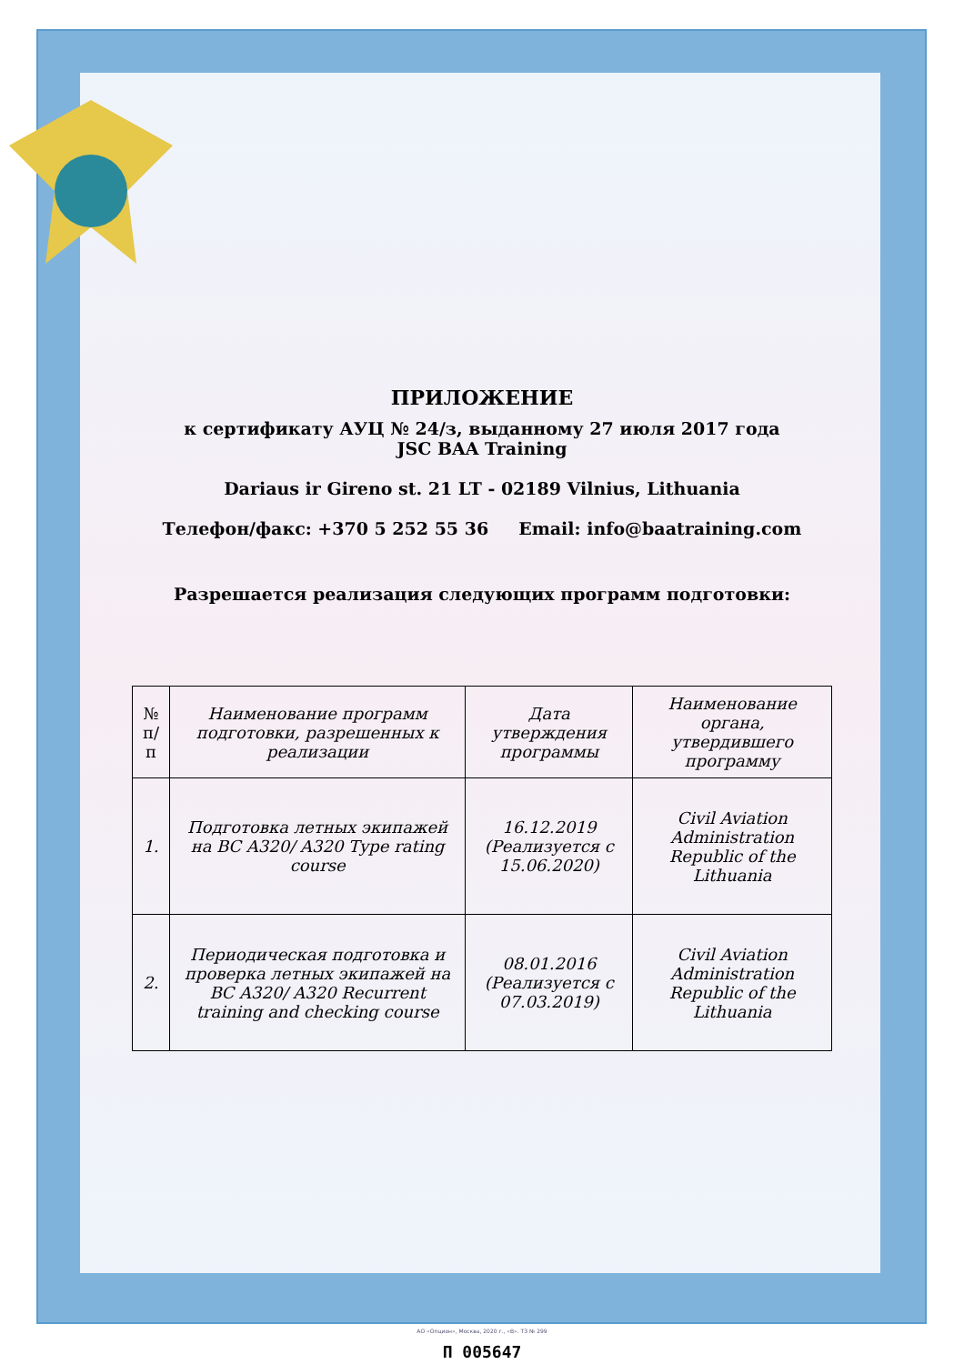ПРИЛОЖЕНИЕ
к сертификату АУЦ № 24/з, выданному 27 июля 2017 года
JSC BAA Training
Dariaus ir Gireno st. 21 LT - 02189 Vilnius, Lithuania
Телефон/факс: +370 5 252 55 36 Email: info@baatraining.com
Разрешается реализация следующих программ подготовки:
| № п/п | Наименование программ подготовки, разрешенных к реализации | Дата утверждения программы | Наименование органа, утвердившего программу |
| --- | --- | --- | --- |
| 1. | Подготовка летных экипажей на ВС A320/ A320 Type rating course | 16.12.2019 (Реализуется с 15.06.2020) | Civil Aviation Administration Republic of the Lithuania |
| 2. | Периодическая подготовка и проверка летных экипажей на ВС A320/ A320 Recurrent training and checking course | 08.01.2016 (Реализуется с 07.03.2019) | Civil Aviation Administration Republic of the Lithuania |
П 005647
АО «Опцион», Москва, 2020 г., «В». ТЗ № 299